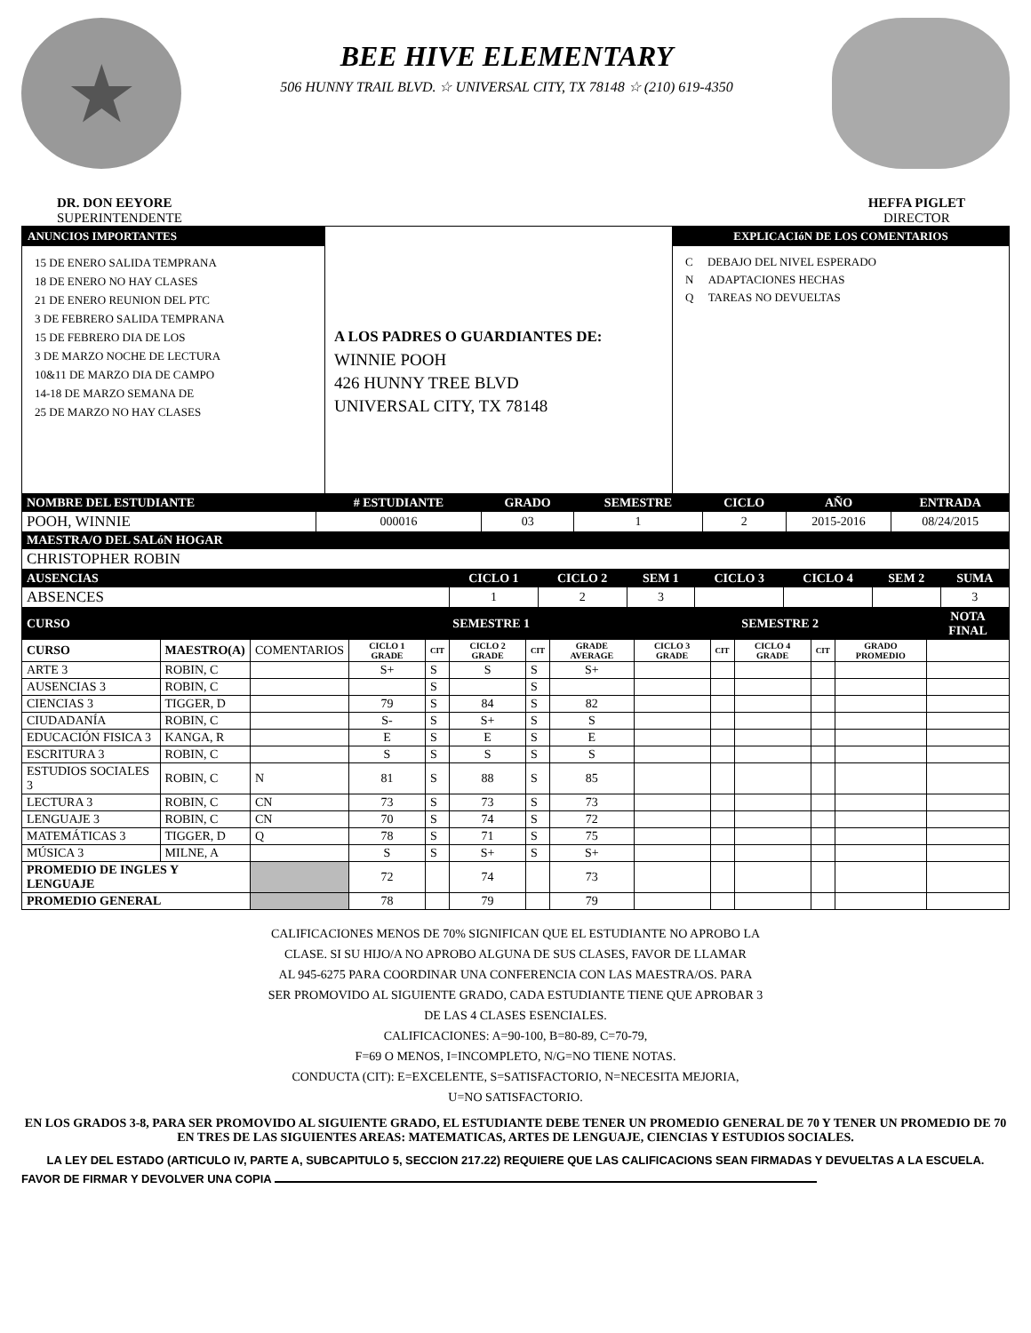★
BEE HIVE ELEMENTARY
506 HUNNY TRAIL BLVD. ☆ UNIVERSAL CITY, TX 78148 ☆ (210) 619-4350
DR. DON EEYORE
SUPERINTENDENTE
HEFFA PIGLET
DIRECTOR
ANUNCIOS IMPORTANTES
15 DE ENERO SALIDA TEMPRANA
18 DE ENERO NO HAY CLASES
21 DE ENERO REUNION DEL PTC
3 DE FEBRERO SALIDA TEMPRANA
15 DE FEBRERO DIA DE LOS
3 DE MARZO NOCHE DE LECTURA
10&11 DE MARZO DIA DE CAMPO
14-18 DE MARZO SEMANA DE
25 DE MARZO NO HAY CLASES
A LOS PADRES O GUARDIANTES DE:
WINNIE POOH
426 HUNNY TREE BLVD
UNIVERSAL CITY, TX 78148
EXPLICACIóN DE LOS COMENTARIOS
C DEBAJO DEL NIVEL ESPERADO
N ADAPTACIONES HECHAS
Q TAREAS NO DEVUELTAS
| NOMBRE DEL ESTUDIANTE | # ESTUDIANTE | GRADO | SEMESTRE | CICLO | AÑO | ENTRADA |
| --- | --- | --- | --- | --- | --- | --- |
| POOH, WINNIE | 000016 | 03 | 1 | 2 | 2015-2016 | 08/24/2015 |
| MAESTRA/O DEL SALóN HOGAR | | | | | | |
| CHRISTOPHER ROBIN | | | | | | |
| AUSENCIAS | CICLO 1 | CICLO 2 | SEM 1 | CICLO 3 | CICLO 4 | SEM 2 | SUMA |
| --- | --- | --- | --- | --- | --- | --- | --- |
| ABSENCES | 1 | 2 | 3 | | | | 3 |
| CURSO | | | SEMESTRE 1 | | | | | SEMESTRE 2 | | | | | NOTA FINAL |
| --- | --- | --- | --- | --- | --- | --- | --- | --- | --- | --- | --- | --- | --- |
| CURSO | MAESTRO(A) | COMENTARIOS | CICLO 1 GRADE | CIT | CICLO 2 GRADE | CIT | GRADE AVERAGE | CICLO 3 GRADE | CIT | CICLO 4 GRADE | CIT | GRADO PROMEDIO | |
| ARTE 3 | ROBIN, C | | S+ | S | S | S | S+ | | | | | | |
| AUSENCIAS 3 | ROBIN, C | | | S | | S | | | | | | | |
| CIENCIAS 3 | TIGGER, D | | 79 | S | 84 | S | 82 | | | | | | |
| CIUDADANÍA | ROBIN, C | | S- | S | S+ | S | S | | | | | | |
| EDUCACIÓN FISICA 3 | KANGA, R | | E | S | E | S | E | | | | | | |
| ESCRITURA 3 | ROBIN, C | | S | S | S | S | S | | | | | | |
| ESTUDIOS SOCIALES 3 | ROBIN, C | N | 81 | S | 88 | S | 85 | | | | | | |
| LECTURA 3 | ROBIN, C | CN | 73 | S | 73 | S | 73 | | | | | | |
| LENGUAJE 3 | ROBIN, C | CN | 70 | S | 74 | S | 72 | | | | | | |
| MATEMÁTICAS 3 | TIGGER, D | Q | 78 | S | 71 | S | 75 | | | | | | |
| MÚSICA 3 | MILNE, A | | S | S | S+ | S | S+ | | | | | | |
| PROMEDIO DE INGLES Y LENGUAJE | | | 72 | | 74 | | 73 | | | | | | |
| PROMEDIO GENERAL | | | 78 | | 79 | | 79 | | | | | | |
CALIFICACIONES MENOS DE 70% SIGNIFICAN QUE EL ESTUDIANTE NO APROBO LA
CLASE. SI SU HIJO/A NO APROBO ALGUNA DE SUS CLASES, FAVOR DE LLAMAR
AL 945-6275 PARA COORDINAR UNA CONFERENCIA CON LAS MAESTRA/OS. PARA
SER PROMOVIDO AL SIGUIENTE GRADO, CADA ESTUDIANTE TIENE QUE APROBAR 3
DE LAS 4 CLASES ESENCIALES.
CALIFICACIONES: A=90-100, B=80-89, C=70-79,
F=69 O MENOS, I=INCOMPLETO, N/G=NO TIENE NOTAS.
CONDUCTA (CIT): E=EXCELENTE, S=SATISFACTORIO, N=NECESITA MEJORIA,
U=NO SATISFACTORIO.
EN LOS GRADOS 3-8, PARA SER PROMOVIDO AL SIGUIENTE GRADO, EL ESTUDIANTE DEBE TENER UN PROMEDIO GENERAL DE 70 Y TENER UN PROMEDIO DE 70 EN TRES DE LAS SIGUIENTES AREAS: MATEMATICAS, ARTES DE LENGUAJE, CIENCIAS Y ESTUDIOS SOCIALES.
LA LEY DEL ESTADO (ARTICULO IV, PARTE A, SUBCAPITULO 5, SECCION 217.22) REQUIERE QUE LAS CALIFICACIONS SEAN FIRMADAS Y DEVUELTAS A LA ESCUELA.
FAVOR DE FIRMAR Y DEVOLVER UNA COPIA